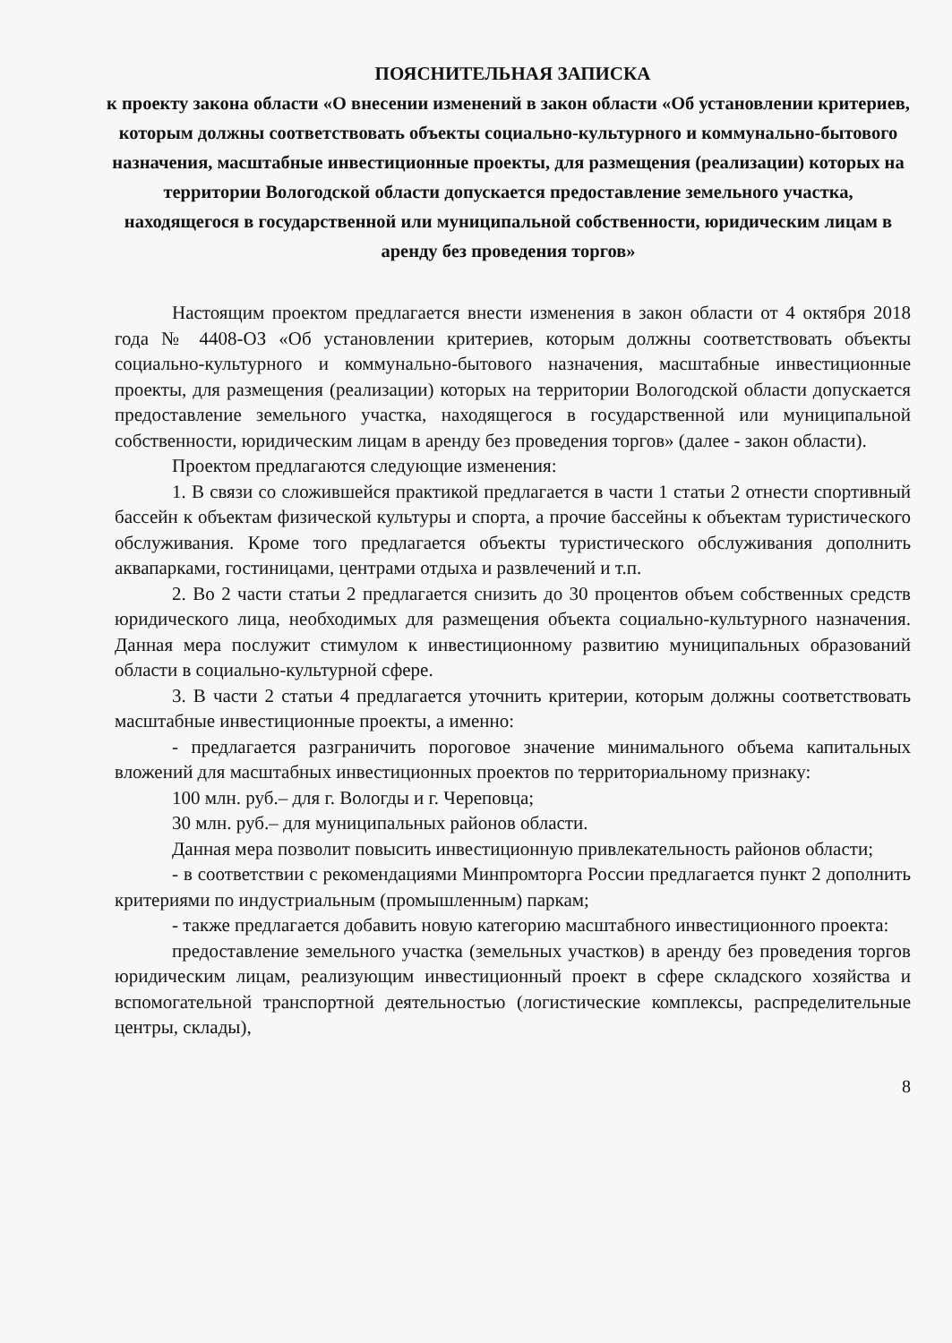ПОЯСНИТЕЛЬНАЯ ЗАПИСКА
к проекту закона области «О внесении изменений в закон области «Об установлении критериев, которым должны соответствовать объекты социально-культурного и коммунально-бытового назначения, масштабные инвестиционные проекты, для размещения (реализации) которых на территории Вологодской области допускается предоставление земельного участка, находящегося в государственной или муниципальной собственности, юридическим лицам в аренду без проведения торгов»
Настоящим проектом предлагается внести изменения в закон области от 4 октября 2018 года № 4408-ОЗ «Об установлении критериев, которым должны соответствовать объекты социально-культурного и коммунально-бытового назначения, масштабные инвестиционные проекты, для размещения (реализации) которых на территории Вологодской области допускается предоставление земельного участка, находящегося в государственной или муниципальной собственности, юридическим лицам в аренду без проведения торгов» (далее - закон области).
Проектом предлагаются следующие изменения:
1. В связи со сложившейся практикой предлагается в части 1 статьи 2 отнести спортивный бассейн к объектам физической культуры и спорта, а прочие бассейны к объектам туристического обслуживания. Кроме того предлагается объекты туристического обслуживания дополнить аквапарками, гостиницами, центрами отдыха и развлечений и т.п.
2. Во 2 части статьи 2 предлагается снизить до 30 процентов объем собственных средств юридического лица, необходимых для размещения объекта социально-культурного назначения. Данная мера послужит стимулом к инвестиционному развитию муниципальных образований области в социально-культурной сфере.
3. В части 2 статьи 4 предлагается уточнить критерии, которым должны соответствовать масштабные инвестиционные проекты, а именно:
- предлагается разграничить пороговое значение минимального объема капитальных вложений для масштабных инвестиционных проектов по территориальному признаку:
100 млн. руб.– для г. Вологды и г. Череповца;
30 млн. руб.– для муниципальных районов области.
Данная мера позволит повысить инвестиционную привлекательность районов области;
- в соответствии с рекомендациями Минпромторга России предлагается пункт 2 дополнить критериями по индустриальным (промышленным) паркам;
- также предлагается добавить новую категорию масштабного инвестиционного проекта:
предоставление земельного участка (земельных участков) в аренду без проведения торгов юридическим лицам, реализующим инвестиционный проект в сфере складского хозяйства и вспомогательной транспортной деятельностью (логистические комплексы, распределительные центры, склады),
8